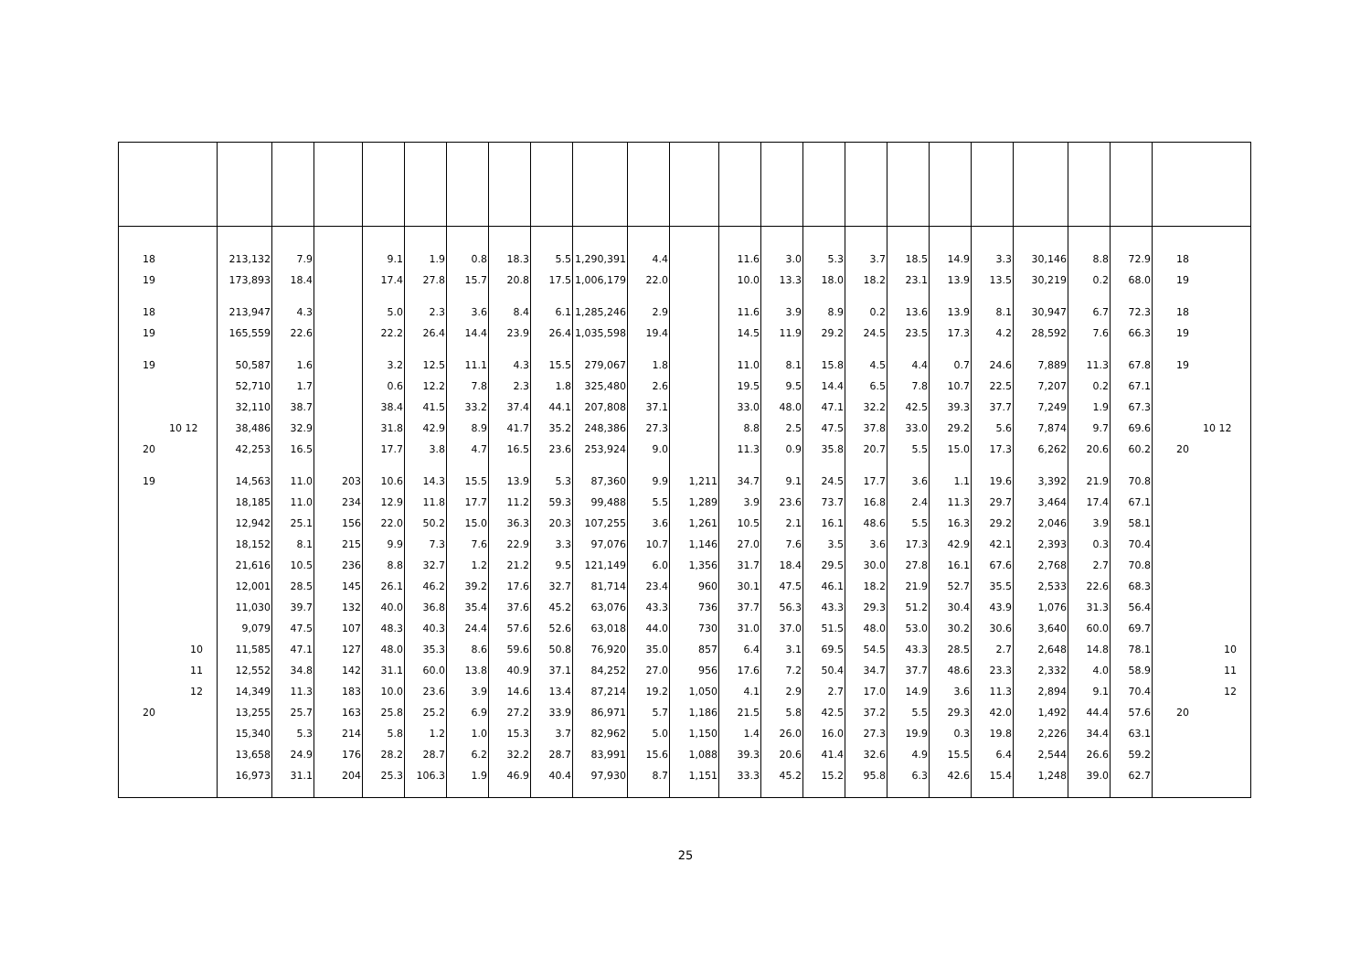| 18 | 213,132 | 7.9 | | 9.1 | 1.9 | 0.8 | 18.3 | 5.5 | 1,290,391 | 4.4 | | 11.6 | 3.0 | 5.3 | 3.7 | 18.5 | 14.9 | 3.3 | 30,146 | 8.8 | 72.9 | 18 |
| 19 | 173,893 | 18.4 | | 17.4 | 27.8 | 15.7 | 20.8 | 17.5 | 1,006,179 | 22.0 | | 10.0 | 13.3 | 18.0 | 18.2 | 23.1 | 13.9 | 13.5 | 30,219 | 0.2 | 68.0 | 19 |
| 18 | 213,947 | 4.3 | | 5.0 | 2.3 | 3.6 | 8.4 | 6.1 | 1,285,246 | 2.9 | | 11.6 | 3.9 | 8.9 | 0.2 | 13.6 | 13.9 | 8.1 | 30,947 | 6.7 | 72.3 | 18 |
| 19 | 165,559 | 22.6 | | 22.2 | 26.4 | 14.4 | 23.9 | 26.4 | 1,035,598 | 19.4 | | 14.5 | 11.9 | 29.2 | 24.5 | 23.5 | 17.3 | 4.2 | 28,592 | 7.6 | 66.3 | 19 |
| 19 | 50,587 | 1.6 | | 3.2 | 12.5 | 11.1 | 4.3 | 15.5 | 279,067 | 1.8 | | 11.0 | 8.1 | 15.8 | 4.5 | 4.4 | 0.7 | 24.6 | 7,889 | 11.3 | 67.8 | 19 |
| | 52,710 | 1.7 | | 0.6 | 12.2 | 7.8 | 2.3 | 1.8 | 325,480 | 2.6 | | 19.5 | 9.5 | 14.4 | 6.5 | 7.8 | 10.7 | 22.5 | 7,207 | 0.2 | 67.1 | |
| | 32,110 | 38.7 | | 38.4 | 41.5 | 33.2 | 37.4 | 44.1 | 207,808 | 37.1 | | 33.0 | 48.0 | 47.1 | 32.2 | 42.5 | 39.3 | 37.7 | 7,249 | 1.9 | 67.3 | |
| 10 12 | 38,486 | 32.9 | | 31.8 | 42.9 | 8.9 | 41.7 | 35.2 | 248,386 | 27.3 | | 8.8 | 2.5 | 47.5 | 37.8 | 33.0 | 29.2 | 5.6 | 7,874 | 9.7 | 69.6 | 10 12 |
| 20 | 42,253 | 16.5 | | 17.7 | 3.8 | 4.7 | 16.5 | 23.6 | 253,924 | 9.0 | | 11.3 | 0.9 | 35.8 | 20.7 | 5.5 | 15.0 | 17.3 | 6,262 | 20.6 | 60.2 | 20 |
| 19 | 14,563 | 11.0 | 203 | 10.6 | 14.3 | 15.5 | 13.9 | 5.3 | 87,360 | 9.9 | 1,211 | 34.7 | 9.1 | 24.5 | 17.7 | 3.6 | 1.1 | 19.6 | 3,392 | 21.9 | 70.8 | |
| | 18,185 | 11.0 | 234 | 12.9 | 11.8 | 17.7 | 11.2 | 59.3 | 99,488 | 5.5 | 1,289 | 3.9 | 23.6 | 73.7 | 16.8 | 2.4 | 11.3 | 29.7 | 3,464 | 17.4 | 67.1 | |
| | 12,942 | 25.1 | 156 | 22.0 | 50.2 | 15.0 | 36.3 | 20.3 | 107,255 | 3.6 | 1,261 | 10.5 | 2.1 | 16.1 | 48.6 | 5.5 | 16.3 | 29.2 | 2,046 | 3.9 | 58.1 | |
| | 18,152 | 8.1 | 215 | 9.9 | 7.3 | 7.6 | 22.9 | 3.3 | 97,076 | 10.7 | 1,146 | 27.0 | 7.6 | 3.5 | 3.6 | 17.3 | 42.9 | 42.1 | 2,393 | 0.3 | 70.4 | |
| | 21,616 | 10.5 | 236 | 8.8 | 32.7 | 1.2 | 21.2 | 9.5 | 121,149 | 6.0 | 1,356 | 31.7 | 18.4 | 29.5 | 30.0 | 27.8 | 16.1 | 67.6 | 2,768 | 2.7 | 70.8 | |
| | 12,001 | 28.5 | 145 | 26.1 | 46.2 | 39.2 | 17.6 | 32.7 | 81,714 | 23.4 | 960 | 30.1 | 47.5 | 46.1 | 18.2 | 21.9 | 52.7 | 35.5 | 2,533 | 22.6 | 68.3 | |
| | 11,030 | 39.7 | 132 | 40.0 | 36.8 | 35.4 | 37.6 | 45.2 | 63,076 | 43.3 | 736 | 37.7 | 56.3 | 43.3 | 29.3 | 51.2 | 30.4 | 43.9 | 1,076 | 31.3 | 56.4 | |
| | 9,079 | 47.5 | 107 | 48.3 | 40.3 | 24.4 | 57.6 | 52.6 | 63,018 | 44.0 | 730 | 31.0 | 37.0 | 51.5 | 48.0 | 53.0 | 30.2 | 30.6 | 3,640 | 60.0 | 69.7 | |
| 10 | 11,585 | 47.1 | 127 | 48.0 | 35.3 | 8.6 | 59.6 | 50.8 | 76,920 | 35.0 | 857 | 6.4 | 3.1 | 69.5 | 54.5 | 43.3 | 28.5 | 2.7 | 2,648 | 14.8 | 78.1 | 10 |
| 11 | 12,552 | 34.8 | 142 | 31.1 | 60.0 | 13.8 | 40.9 | 37.1 | 84,252 | 27.0 | 956 | 17.6 | 7.2 | 50.4 | 34.7 | 37.7 | 48.6 | 23.3 | 2,332 | 4.0 | 58.9 | 11 |
| 12 | 14,349 | 11.3 | 183 | 10.0 | 23.6 | 3.9 | 14.6 | 13.4 | 87,214 | 19.2 | 1,050 | 4.1 | 2.9 | 2.7 | 17.0 | 14.9 | 3.6 | 11.3 | 2,894 | 9.1 | 70.4 | 12 |
| 20 | 13,255 | 25.7 | 163 | 25.8 | 25.2 | 6.9 | 27.2 | 33.9 | 86,971 | 5.7 | 1,186 | 21.5 | 5.8 | 42.5 | 37.2 | 5.5 | 29.3 | 42.0 | 1,492 | 44.4 | 57.6 | 20 |
| | 15,340 | 5.3 | 214 | 5.8 | 1.2 | 1.0 | 15.3 | 3.7 | 82,962 | 5.0 | 1,150 | 1.4 | 26.0 | 16.0 | 27.3 | 19.9 | 0.3 | 19.8 | 2,226 | 34.4 | 63.1 | |
| | 13,658 | 24.9 | 176 | 28.2 | 28.7 | 6.2 | 32.2 | 28.7 | 83,991 | 15.6 | 1,088 | 39.3 | 20.6 | 41.4 | 32.6 | 4.9 | 15.5 | 6.4 | 2,544 | 26.6 | 59.2 | |
| | 16,973 | 31.1 | 204 | 25.3 | 106.3 | 1.9 | 46.9 | 40.4 | 97,930 | 8.7 | 1,151 | 33.3 | 45.2 | 15.2 | 95.8 | 6.3 | 42.6 | 15.4 | 1,248 | 39.0 | 62.7 | |
25